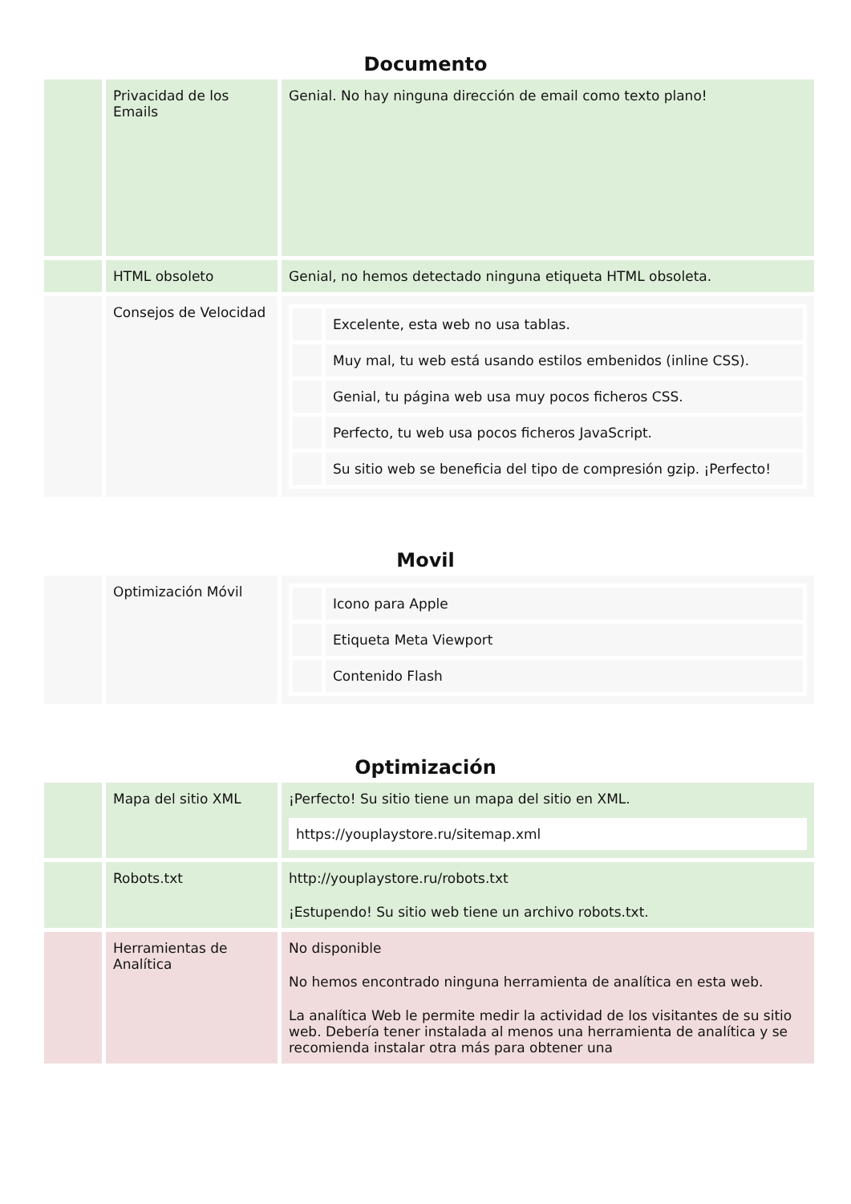Documento
| | Privacidad de los Emails | Genial. No hay ninguna dirección de email como texto plano! |
| | HTML obsoleto | Genial, no hemos detectado ninguna etiqueta HTML obsoleta. |
| | Consejos de Velocidad | / / Excelente, esta web no usa tablas. / / / Muy mal, tu web está usando estilos embenidos (inline CSS). / / / Genial, tu página web usa muy pocos ficheros CSS. / / / Perfecto, tu web usa pocos ficheros JavaScript. / / / Su sitio web se beneficia del tipo de compresión gzip. ¡Perfecto! / |
Movil
| | Optimización Móvil | / / Icono para Apple / / / Etiqueta Meta Viewport / / / Contenido Flash / |
Optimización
| | Mapa del sitio XML | ¡Perfecto! Su sitio tiene un mapa del sitio en XML. https://youplaystore.ru/sitemap.xml |
| | Robots.txt | http://youplaystore.ru/robots.txt ¡Estupendo! Su sitio web tiene un archivo robots.txt. |
| | Herramientas de Analítica | No disponible No hemos encontrado ninguna herramienta de analítica en esta web. La analítica Web le permite medir la actividad de los visitantes de su sitio web. Debería tener instalada al menos una herramienta de analítica y se recomienda instalar otra más para obtener una |